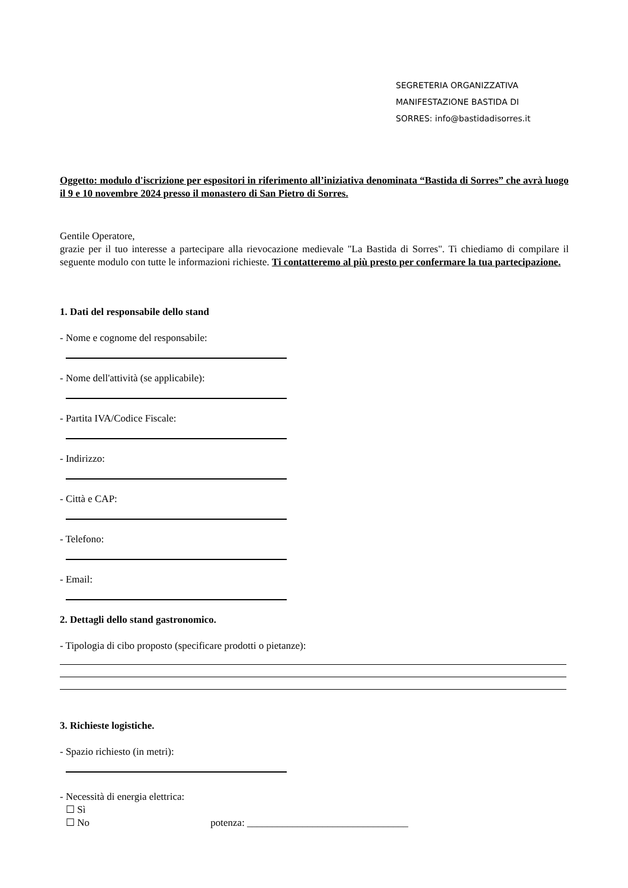SEGRETERIA ORGANIZZATIVA
MANIFESTAZIONE BASTIDA DI
SORRES: info@bastidadisorres.it
Oggetto: modulo d'iscrizione per espositori in riferimento all’iniziativa denominata “Bastida di Sorres” che avrà luogo il 9 e 10 novembre 2024 presso il monastero di San Pietro di Sorres.
Gentile Operatore,
grazie per il tuo interesse a partecipare alla rievocazione medievale "La Bastida di Sorres". Ti chiediamo di compilare il seguente modulo con tutte le informazioni richieste. Ti contatteremo al più presto per confermare la tua partecipazione.
1. Dati del responsabile dello stand
- Nome e cognome del responsabile:
- Nome dell'attività (se applicabile):
- Partita IVA/Codice Fiscale:
- Indirizzo:
- Città e CAP:
- Telefono:
- Email:
2. Dettagli dello stand gastronomico.
- Tipologia di cibo proposto (specificare prodotti o pietanze):
3. Richieste logistiche.
- Spazio richiesto (in metri):
- Necessità di energia elettrica:
☐ Sì
☐ No potenza: ________________________________